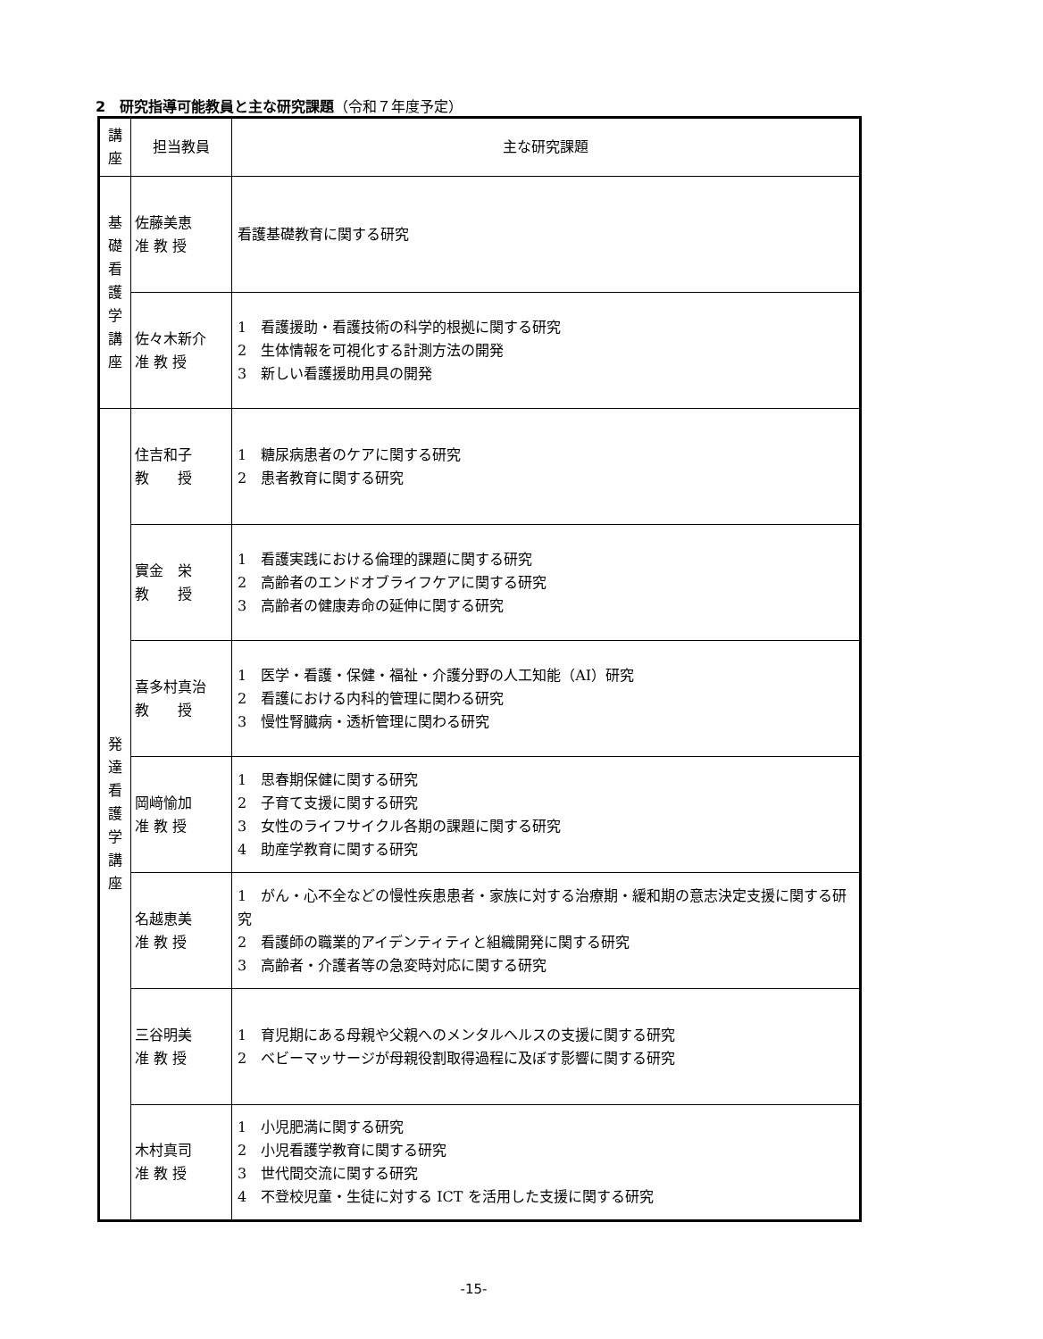2　研究指導可能教員と主な研究課題（令和７年度予定）
| 講 座 | 担当教員 | 主な研究課題 |
| --- | --- | --- |
| 基 礎 看 護 学 講 座 | 佐藤美恵 准 教 授 | 看護基礎教育に関する研究 |
| | 佐々木新介 准 教 授 | 1 看護援助・看護技術の科学的根拠に関する研究 2 生体情報を可視化する計測方法の開発 3 新しい看護援助用具の開発 |
| 発 達 看 護 学 講 座 | 住吉和子 教 授 | 1 糖尿病患者のケアに関する研究 2 患者教育に関する研究 |
| | 實金 栄 教 授 | 1 看護実践における倫理的課題に関する研究 2 高齢者のエンドオブライフケアに関する研究 3 高齢者の健康寿命の延伸に関する研究 |
| | 喜多村真治 教 授 | 1 医学・看護・保健・福祉・介護分野の人工知能（AI）研究 2 看護における内科的管理に関わる研究 3 慢性腎臓病・透析管理に関わる研究 |
| | 岡﨑愉加 准 教 授 | 1 思春期保健に関する研究 2 子育て支援に関する研究 3 女性のライフサイクル各期の課題に関する研究 4 助産学教育に関する研究 |
| | 名越恵美 准 教 授 | 1 がん・心不全などの慢性疾患患者・家族に対する治療期・緩和期の意志決定支援に関する研究 2 看護師の職業的アイデンティティと組織開発に関する研究 3 高齢者・介護者等の急変時対応に関する研究 |
| | 三谷明美 准 教 授 | 1 育児期にある母親や父親へのメンタルヘルスの支援に関する研究 2 ベビーマッサージが母親役割取得過程に及ぼす影響に関する研究 |
| | 木村真司 准 教 授 | 1 小児肥満に関する研究 2 小児看護学教育に関する研究 3 世代間交流に関する研究 4 不登校児童・生徒に対する ICT を活用した支援に関する研究 |
-15-